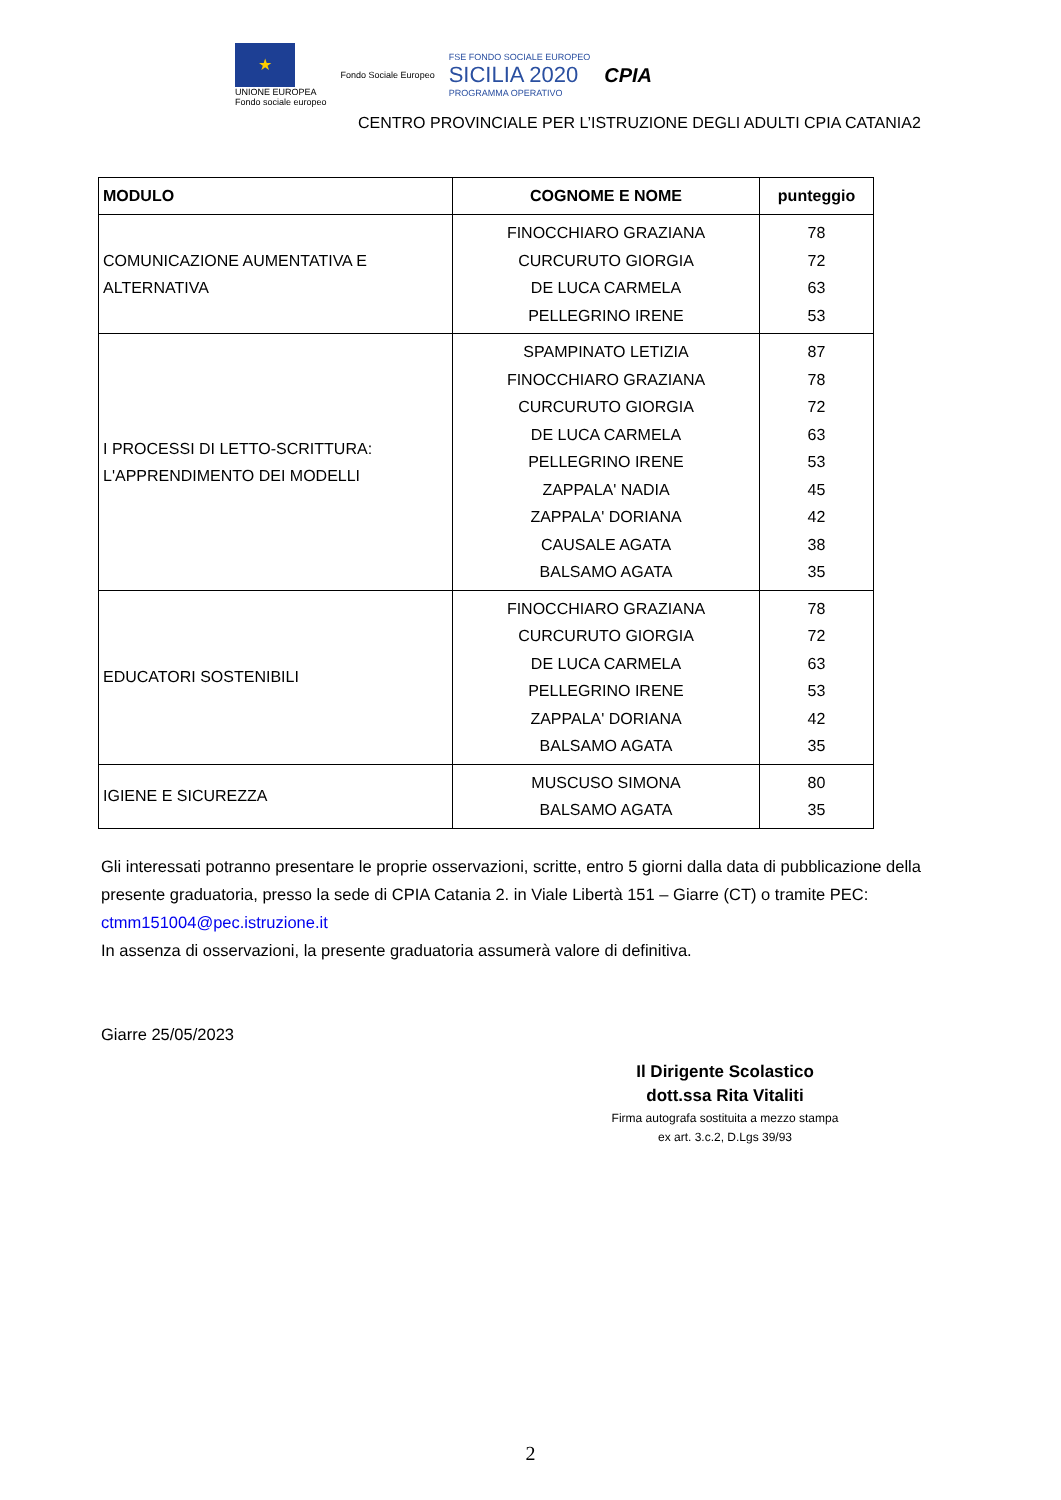★
UNIONE EUROPEA
Fondo sociale europeo
Fondo Sociale Europeo
FSE FONDO SOCIALE EUROPEO
SICILIA 2020
PROGRAMMA OPERATIVO
CPIA
CENTRO PROVINCIALE PER L’ISTRUZIONE DEGLI ADULTI CPIA CATANIA2
| MODULO | COGNOME E NOME | punteggio |
| --- | --- | --- |
| COMUNICAZIONE AUMENTATIVA E ALTERNATIVA | FINOCCHIARO GRAZIANA CURCURUTO GIORGIA DE LUCA CARMELA PELLEGRINO IRENE | 78 72 63 53 |
| I PROCESSI DI LETTO-SCRITTURA: L'APPRENDIMENTO DEI MODELLI | SPAMPINATO LETIZIA FINOCCHIARO GRAZIANA CURCURUTO GIORGIA DE LUCA CARMELA PELLEGRINO IRENE ZAPPALA' NADIA ZAPPALA' DORIANA CAUSALE AGATA BALSAMO AGATA | 87 78 72 63 53 45 42 38 35 |
| EDUCATORI SOSTENIBILI | FINOCCHIARO GRAZIANA CURCURUTO GIORGIA DE LUCA CARMELA PELLEGRINO IRENE ZAPPALA' DORIANA BALSAMO AGATA | 78 72 63 53 42 35 |
| IGIENE E SICUREZZA | MUSCUSO SIMONA BALSAMO AGATA | 80 35 |
Gli interessati potranno presentare le proprie osservazioni, scritte, entro 5 giorni dalla data di pubblicazione della presente graduatoria, presso la sede di CPIA Catania 2. in Viale Libertà 151 – Giarre (CT) o tramite PEC: ctmm151004@pec.istruzione.it
In assenza di osservazioni, la presente graduatoria assumerà valore di definitiva.
Giarre 25/05/2023
Il Dirigente Scolastico
dott.ssa Rita Vitaliti
Firma autografa sostituita a mezzo stampa
ex art. 3.c.2, D.Lgs 39/93
2